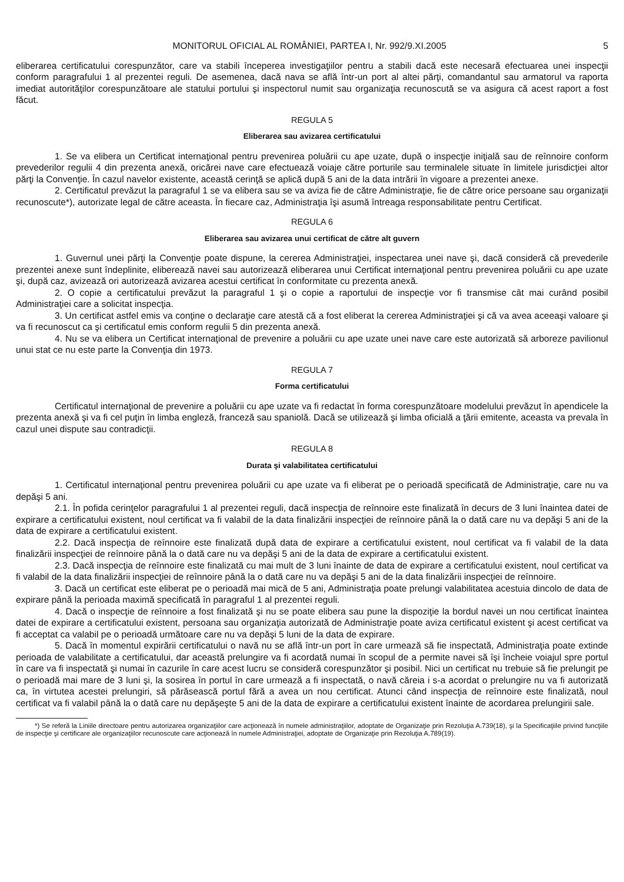MONITORUL OFICIAL AL ROMÂNIEI, PARTEA I, Nr. 992/9.XI.2005 5
eliberarea certificatului corespunzător, care va stabili începerea investigaţiilor pentru a stabili dacă este necesară efectuarea unei inspecţii conform paragrafului 1 al prezentei reguli. De asemenea, dacă nava se află într-un port al altei părţi, comandantul sau armatorul va raporta imediat autorităţilor corespunzătoare ale statului portului şi inspectorul numit sau organizaţia recunoscută se va asigura că acest raport a fost făcut.
REGULA 5
Eliberarea sau avizarea certificatului
1. Se va elibera un Certificat internaţional pentru prevenirea poluării cu ape uzate, după o inspecţie iniţială sau de reînnoire conform prevederilor regulii 4 din prezenta anexă, oricărei nave care efectuează voiaje către porturile sau terminalele situate în limitele jurisdicţiei altor părţi la Convenţie. În cazul navelor existente, această cerinţă se aplică după 5 ani de la data intrării în vigoare a prezentei anexe.
2. Certificatul prevăzut la paragraful 1 se va elibera sau se va aviza fie de către Administraţie, fie de către orice persoane sau organizaţii recunoscute*), autorizate legal de către aceasta. În fiecare caz, Administraţia îşi asumă întreaga responsabilitate pentru Certificat.
REGULA 6
Eliberarea sau avizarea unui certificat de către alt guvern
1. Guvernul unei părţi la Convenţie poate dispune, la cererea Administraţiei, inspectarea unei nave şi, dacă consideră că prevederile prezentei anexe sunt îndeplinite, eliberează navei sau autorizează eliberarea unui Certificat internaţional pentru prevenirea poluării cu ape uzate şi, după caz, avizează ori autorizează avizarea acestui certificat în conformitate cu prezenta anexă.
2. O copie a certificatului prevăzut la paragraful 1 şi o copie a raportului de inspecţie vor fi transmise cât mai curând posibil Administraţiei care a solicitat inspecţia.
3. Un certificat astfel emis va conţine o declaraţie care atestă că a fost eliberat la cererea Administraţiei şi că va avea aceeaşi valoare şi va fi recunoscut ca şi certificatul emis conform regulii 5 din prezenta anexă.
4. Nu se va elibera un Certificat internaţional de prevenire a poluării cu ape uzate unei nave care este autorizată să arboreze pavilionul unui stat ce nu este parte la Convenţia din 1973.
REGULA 7
Forma certificatului
Certificatul internaţional de prevenire a poluării cu ape uzate va fi redactat în forma corespunzătoare modelului prevăzut în apendicele la prezenta anexă şi va fi cel puţin în limba engleză, franceză sau spaniolă. Dacă se utilizează şi limba oficială a ţării emitente, aceasta va prevala în cazul unei dispute sau contradicţii.
REGULA 8
Durata şi valabilitatea certificatului
1. Certificatul internaţional pentru prevenirea poluării cu ape uzate va fi eliberat pe o perioadă specificată de Administraţie, care nu va depăşi 5 ani.
2.1. În pofida cerinţelor paragrafului 1 al prezentei reguli, dacă inspecţia de reînnoire este finalizată în decurs de 3 luni înaintea datei de expirare a certificatului existent, noul certificat va fi valabil de la data finalizării inspecţiei de reînnoire până la o dată care nu va depăşi 5 ani de la data de expirare a certificatului existent.
2.2. Dacă inspecţia de reînnoire este finalizată după data de expirare a certificatului existent, noul certificat va fi valabil de la data finalizării inspecţiei de reînnoire până la o dată care nu va depăşi 5 ani de la data de expirare a certificatului existent.
2.3. Dacă inspecţia de reînnoire este finalizată cu mai mult de 3 luni înainte de data de expirare a certificatului existent, noul certificat va fi valabil de la data finalizării inspecţiei de reînnoire până la o dată care nu va depăşi 5 ani de la data finalizării inspecţiei de reînnoire.
3. Dacă un certificat este eliberat pe o perioadă mai mică de 5 ani, Administraţia poate prelungi valabilitatea acestuia dincolo de data de expirare până la perioada maximă specificată în paragraful 1 al prezentei reguli.
4. Dacă o inspecţie de reînnoire a fost finalizată şi nu se poate elibera sau pune la dispoziţie la bordul navei un nou certificat înaintea datei de expirare a certificatului existent, persoana sau organizaţia autorizată de Administraţie poate aviza certificatul existent şi acest certificat va fi acceptat ca valabil pe o perioadă următoare care nu va depăşi 5 luni de la data de expirare.
5. Dacă în momentul expirării certificatului o navă nu se află într-un port în care urmează să fie inspectată, Administraţia poate extinde perioada de valabilitate a certificatului, dar această prelungire va fi acordată numai în scopul de a permite navei să îşi încheie voiajul spre portul în care va fi inspectată şi numai în cazurile în care acest lucru se consideră corespunzător şi posibil. Nici un certificat nu trebuie să fie prelungit pe o perioadă mai mare de 3 luni şi, la sosirea în portul în care urmează a fi inspectată, o navă căreia i s-a acordat o prelungire nu va fi autorizată ca, în virtutea acestei prelungiri, să părăsească portul fără a avea un nou certificat. Atunci când inspecţia de reînnoire este finalizată, noul certificat va fi valabil până la o dată care nu depăşeşte 5 ani de la data de expirare a certificatului existent înainte de acordarea prelungirii sale.
*) Se referă la Liniile directoare pentru autorizarea organizaţiilor care acţionează în numele administraţiilor, adoptate de Organizaţie prin Rezoluţia A.739(18), şi la Specificaţiile privind funcţiile de inspecţie şi certificare ale organizaţiilor recunoscute care acţionează în numele Administraţiei, adoptate de Organizaţie prin Rezoluţia A.789(19).